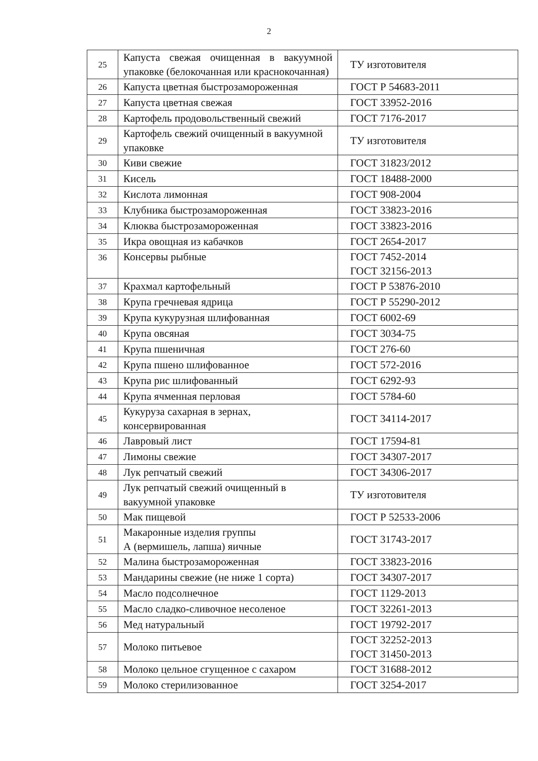2
| 25 | Капуста свежая очищенная в вакуумной упаковке (белокочанная или краснокочанная) | ТУ изготовителя |
| 26 | Капуста цветная быстрозамороженная | ГОСТ Р 54683-2011 |
| 27 | Капуста цветная свежая | ГОСТ 33952-2016 |
| 28 | Картофель продовольственный свежий | ГОСТ 7176-2017 |
| 29 | Картофель свежий очищенный в вакуумной упаковке | ТУ изготовителя |
| 30 | Киви свежие | ГОСТ 31823/2012 |
| 31 | Кисель | ГОСТ 18488-2000 |
| 32 | Кислота лимонная | ГОСТ 908-2004 |
| 33 | Клубника быстрозамороженная | ГОСТ 33823-2016 |
| 34 | Клюква быстрозамороженная | ГОСТ 33823-2016 |
| 35 | Икра овощная из кабачков | ГОСТ 2654-2017 |
| 36 | Консервы рыбные | ГОСТ 7452-2014 ГОСТ 32156-2013 |
| 37 | Крахмал картофельный | ГОСТ Р 53876-2010 |
| 38 | Крупа гречневая ядрица | ГОСТ Р 55290-2012 |
| 39 | Крупа кукурузная шлифованная | ГОСТ 6002-69 |
| 40 | Крупа овсяная | ГОСТ 3034-75 |
| 41 | Крупа пшеничная | ГОСТ 276-60 |
| 42 | Крупа пшено шлифованное | ГОСТ 572-2016 |
| 43 | Крупа рис шлифованный | ГОСТ 6292-93 |
| 44 | Крупа ячменная перловая | ГОСТ 5784-60 |
| 45 | Кукуруза сахарная в зернах, консервированная | ГОСТ 34114-2017 |
| 46 | Лавровый лист | ГОСТ 17594-81 |
| 47 | Лимоны свежие | ГОСТ 34307-2017 |
| 48 | Лук репчатый свежий | ГОСТ 34306-2017 |
| 49 | Лук репчатый свежий очищенный в вакуумной упаковке | ТУ изготовителя |
| 50 | Мак пищевой | ГОСТ Р 52533-2006 |
| 51 | Макаронные изделия группы А (вермишель, лапша) яичные | ГОСТ 31743-2017 |
| 52 | Малина быстрозамороженная | ГОСТ 33823-2016 |
| 53 | Мандарины свежие (не ниже 1 сорта) | ГОСТ 34307-2017 |
| 54 | Масло подсолнечное | ГОСТ 1129-2013 |
| 55 | Масло сладко-сливочное несоленое | ГОСТ 32261-2013 |
| 56 | Мед натуральный | ГОСТ 19792-2017 |
| 57 | Молоко питьевое | ГОСТ 32252-2013 ГОСТ 31450-2013 |
| 58 | Молоко цельное сгущенное с сахаром | ГОСТ 31688-2012 |
| 59 | Молоко стерилизованное | ГОСТ 3254-2017 |